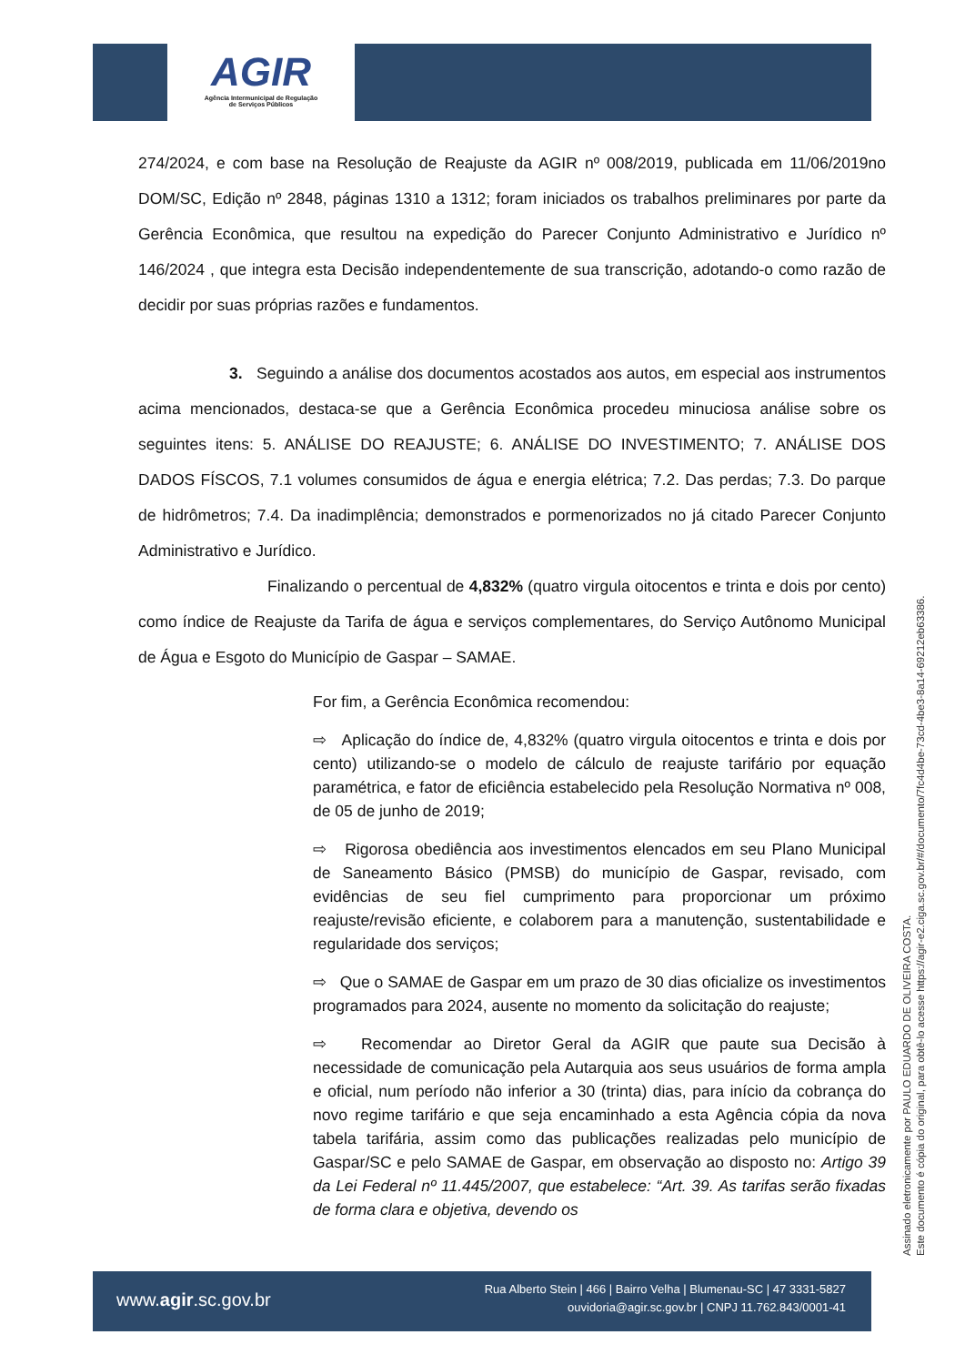AGIR
Agência Intermunicipal de Regulação
de Serviços Públicos
274/2024, e com base na Resolução de Reajuste da AGIR nº 008/2019, publicada em 11/06/2019no DOM/SC, Edição nº 2848, páginas 1310 a 1312; foram iniciados os trabalhos preliminares por parte da Gerência Econômica, que resultou na expedição do Parecer Conjunto Administrativo e Jurídico nº 146/2024 , que integra esta Decisão independentemente de sua transcrição, adotando-o como razão de decidir por suas próprias razões e fundamentos.
3. Seguindo a análise dos documentos acostados aos autos, em especial aos instrumentos acima mencionados, destaca-se que a Gerência Econômica procedeu minuciosa análise sobre os seguintes itens: 5. ANÁLISE DO REAJUSTE; 6. ANÁLISE DO INVESTIMENTO; 7. ANÁLISE DOS DADOS FÍSCOS, 7.1 volumes consumidos de água e energia elétrica; 7.2. Das perdas; 7.3. Do parque de hidrômetros; 7.4. Da inadimplência; demonstrados e pormenorizados no já citado Parecer Conjunto Administrativo e Jurídico.
Finalizando o percentual de 4,832% (quatro virgula oitocentos e trinta e dois por cento) como índice de Reajuste da Tarifa de água e serviços complementares, do Serviço Autônomo Municipal de Água e Esgoto do Município de Gaspar – SAMAE.
For fim, a Gerência Econômica recomendou:
⇨ Aplicação do índice de, 4,832% (quatro virgula oitocentos e trinta e dois por cento) utilizando-se o modelo de cálculo de reajuste tarifário por equação paramétrica, e fator de eficiência estabelecido pela Resolução Normativa nº 008, de 05 de junho de 2019;
⇨ Rigorosa obediência aos investimentos elencados em seu Plano Municipal de Saneamento Básico (PMSB) do município de Gaspar, revisado, com evidências de seu fiel cumprimento para proporcionar um próximo reajuste/revisão eficiente, e colaborem para a manutenção, sustentabilidade e regularidade dos serviços;
⇨ Que o SAMAE de Gaspar em um prazo de 30 dias oficialize os investimentos programados para 2024, ausente no momento da solicitação do reajuste;
⇨ Recomendar ao Diretor Geral da AGIR que paute sua Decisão à necessidade de comunicação pela Autarquia aos seus usuários de forma ampla e oficial, num período não inferior a 30 (trinta) dias, para início da cobrança do novo regime tarifário e que seja encaminhado a esta Agência cópia da nova tabela tarifária, assim como das publicações realizadas pelo município de Gaspar/SC e pelo SAMAE de Gaspar, em observação ao disposto no: Artigo 39 da Lei Federal nº 11.445/2007, que estabelece: “Art. 39. As tarifas serão fixadas de forma clara e objetiva, devendo os
Assinado eletronicamente por PAULO EDUARDO DE OLIVEIRA COSTA.
Este documento é cópia do original, para obtê-lo acesse https://agir-e2.ciga.sc.gov.br/#/documento/7fc4d4be-73cd-4be3-8a14-69212eb63386.
www.agir.sc.gov.br
Rua Alberto Stein | 466 | Bairro Velha | Blumenau-SC | 47 3331-5827
ouvidoria@agir.sc.gov.br | CNPJ 11.762.843/0001-41